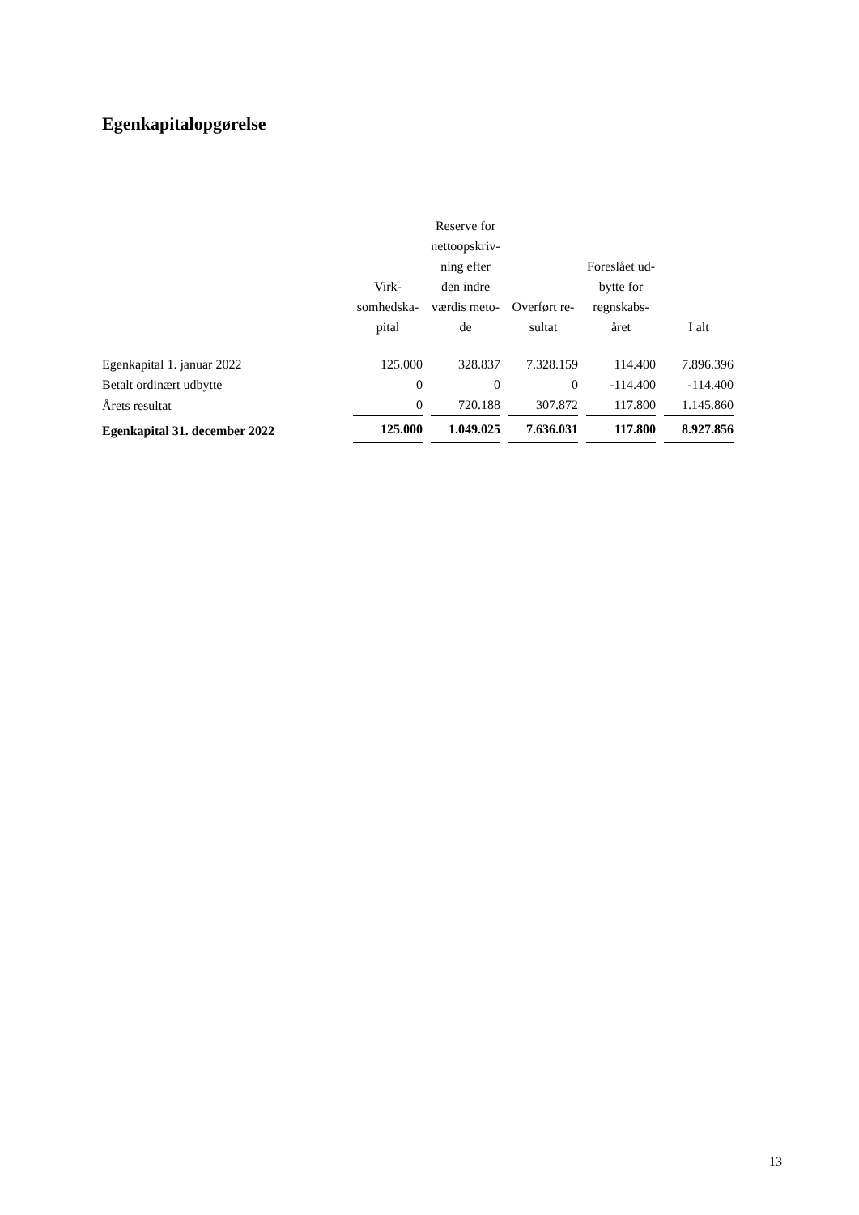Egenkapitalopgørelse
| | Virk- somhedska- pital | Reserve for nettoopskriv- ning efter den indre værdis meto- de | Overført re- sultat | Foreslået ud- bytte for regnskabs- året | I alt |
| --- | --- | --- | --- | --- | --- |
| Egenkapital 1. januar 2022 | 125.000 | 328.837 | 7.328.159 | 114.400 | 7.896.396 |
| Betalt ordinært udbytte | 0 | 0 | 0 | -114.400 | -114.400 |
| Årets resultat | 0 | 720.188 | 307.872 | 117.800 | 1.145.860 |
| Egenkapital 31. december 2022 | 125.000 | 1.049.025 | 7.636.031 | 117.800 | 8.927.856 |
13